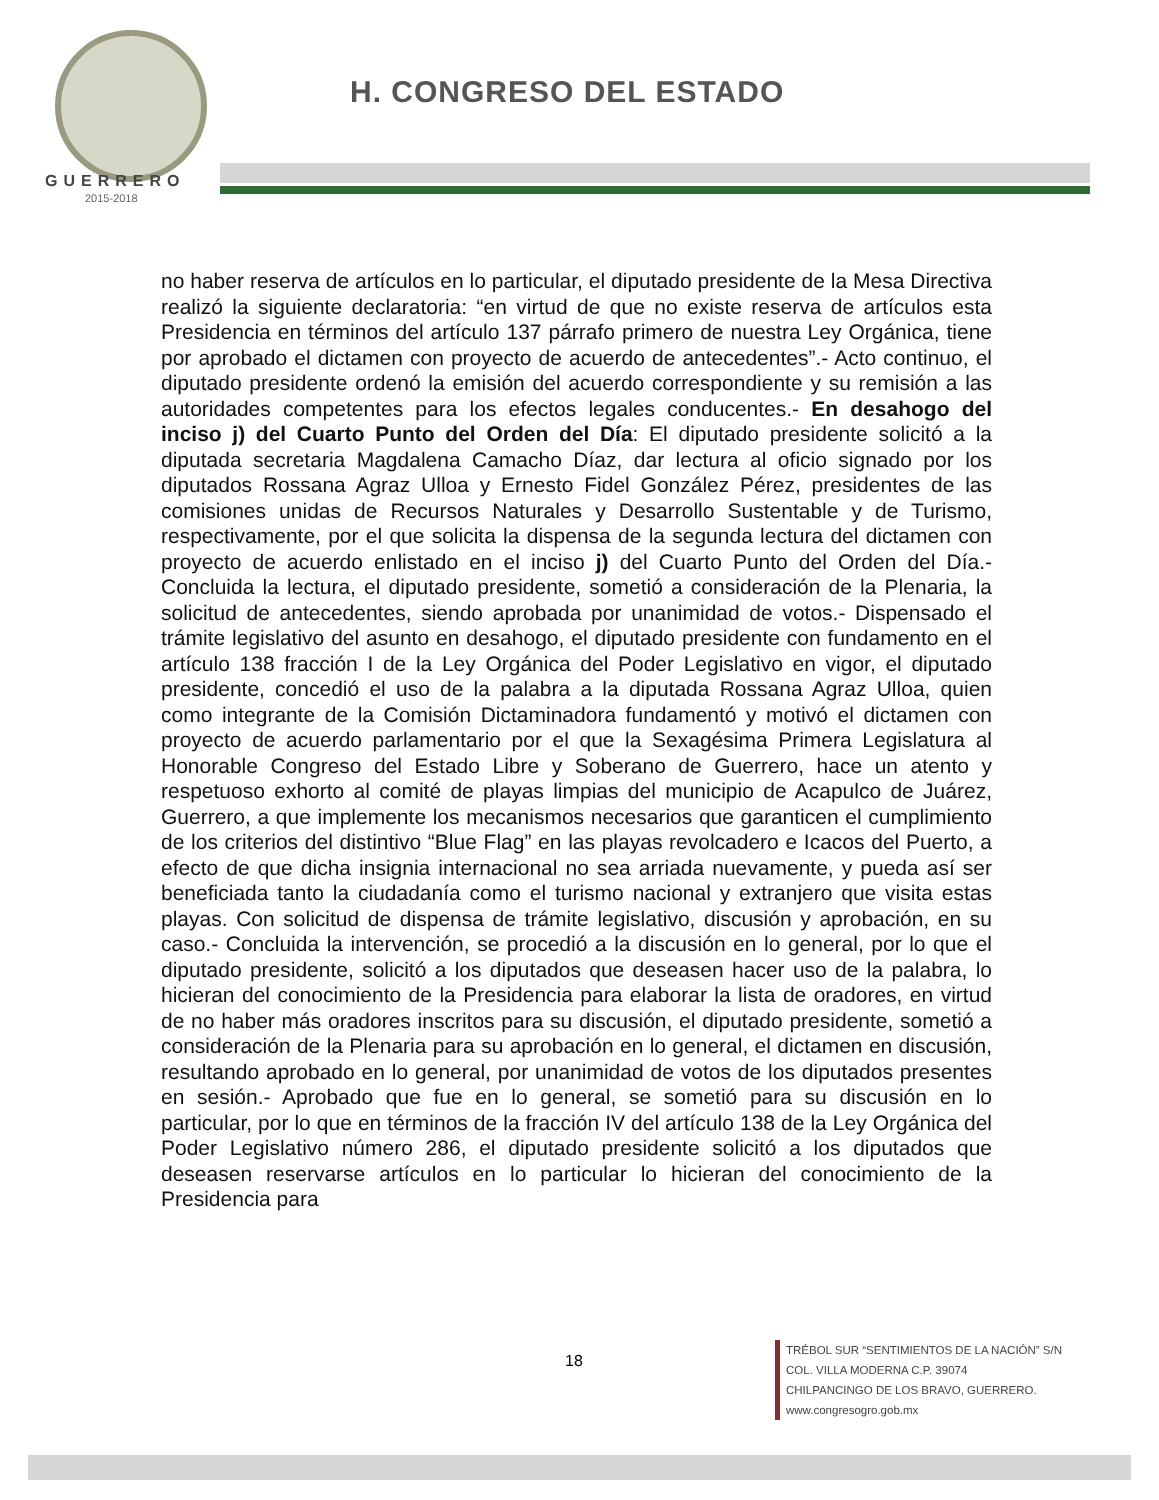GUERRERO
2015-2018
H. CONGRESO DEL ESTADO
no haber reserva de artículos en lo particular, el diputado presidente de la Mesa Directiva realizó la siguiente declaratoria: “en virtud de que no existe reserva de artículos esta Presidencia en términos del artículo 137 párrafo primero de nuestra Ley Orgánica, tiene por aprobado el dictamen con proyecto de acuerdo de antecedentes”.- Acto continuo, el diputado presidente ordenó la emisión del acuerdo correspondiente y su remisión a las autoridades competentes para los efectos legales conducentes.- En desahogo del inciso j) del Cuarto Punto del Orden del Día: El diputado presidente solicitó a la diputada secretaria Magdalena Camacho Díaz, dar lectura al oficio signado por los diputados Rossana Agraz Ulloa y Ernesto Fidel González Pérez, presidentes de las comisiones unidas de Recursos Naturales y Desarrollo Sustentable y de Turismo, respectivamente, por el que solicita la dispensa de la segunda lectura del dictamen con proyecto de acuerdo enlistado en el inciso j) del Cuarto Punto del Orden del Día.- Concluida la lectura, el diputado presidente, sometió a consideración de la Plenaria, la solicitud de antecedentes, siendo aprobada por unanimidad de votos.- Dispensado el trámite legislativo del asunto en desahogo, el diputado presidente con fundamento en el artículo 138 fracción I de la Ley Orgánica del Poder Legislativo en vigor, el diputado presidente, concedió el uso de la palabra a la diputada Rossana Agraz Ulloa, quien como integrante de la Comisión Dictaminadora fundamentó y motivó el dictamen con proyecto de acuerdo parlamentario por el que la Sexagésima Primera Legislatura al Honorable Congreso del Estado Libre y Soberano de Guerrero, hace un atento y respetuoso exhorto al comité de playas limpias del municipio de Acapulco de Juárez, Guerrero, a que implemente los mecanismos necesarios que garanticen el cumplimiento de los criterios del distintivo “Blue Flag” en las playas revolcadero e Icacos del Puerto, a efecto de que dicha insignia internacional no sea arriada nuevamente, y pueda así ser beneficiada tanto la ciudadanía como el turismo nacional y extranjero que visita estas playas. Con solicitud de dispensa de trámite legislativo, discusión y aprobación, en su caso.- Concluida la intervención, se procedió a la discusión en lo general, por lo que el diputado presidente, solicitó a los diputados que deseasen hacer uso de la palabra, lo hicieran del conocimiento de la Presidencia para elaborar la lista de oradores, en virtud de no haber más oradores inscritos para su discusión, el diputado presidente, sometió a consideración de la Plenaria para su aprobación en lo general, el dictamen en discusión, resultando aprobado en lo general, por unanimidad de votos de los diputados presentes en sesión.- Aprobado que fue en lo general, se sometió para su discusión en lo particular, por lo que en términos de la fracción IV del artículo 138 de la Ley Orgánica del Poder Legislativo número 286, el diputado presidente solicitó a los diputados que deseasen reservarse artículos en lo particular lo hicieran del conocimiento de la Presidencia para
18
TRÉBOL SUR “SENTIMIENTOS DE LA NACIÓN” S/N
COL. VILLA MODERNA C.P. 39074
CHILPANCINGO DE LOS BRAVO, GUERRERO.
www.congresogro.gob.mx